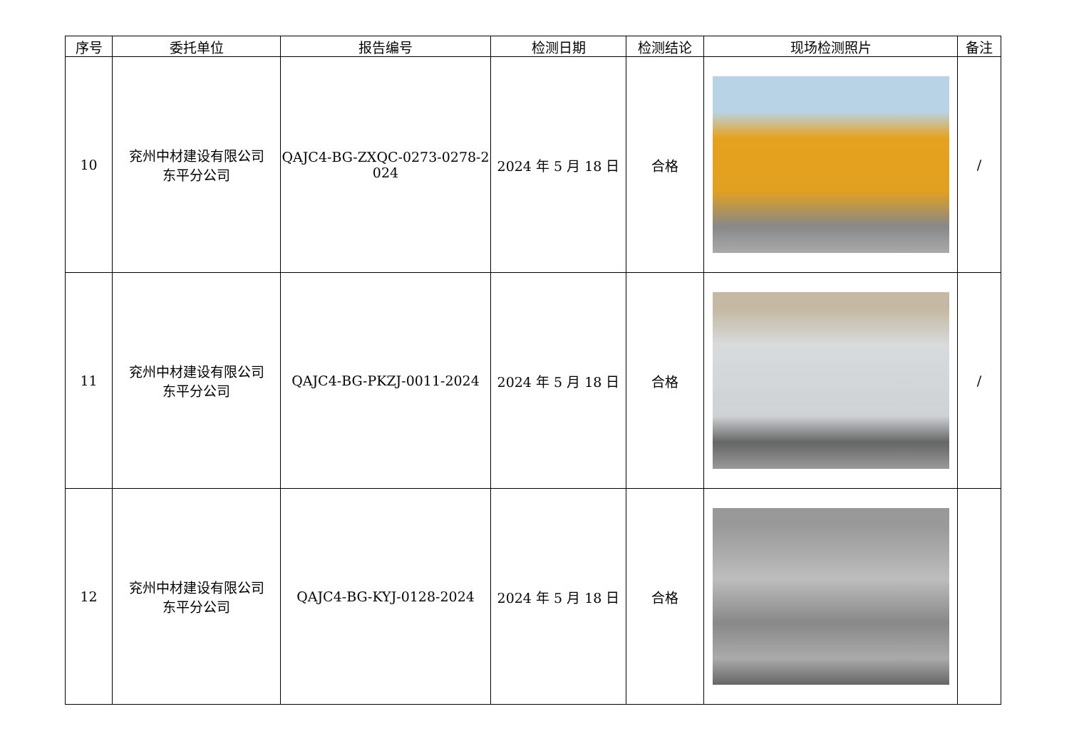| 序号 | 委托单位 | 报告编号 | 检测日期 | 检测结论 | 现场检测照片 | 备注 |
| --- | --- | --- | --- | --- | --- | --- |
| 10 | 兖州中材建设有限公司 东平分公司 | QAJC4-BG-ZXQC-0273-0278-2 024 | 2024 年 5 月 18 日 | 合格 | | / |
| 11 | 兖州中材建设有限公司 东平分公司 | QAJC4-BG-PKZJ-0011-2024 | 2024 年 5 月 18 日 | 合格 | | / |
| 12 | 兖州中材建设有限公司 东平分公司 | QAJC4-BG-KYJ-0128-2024 | 2024 年 5 月 18 日 | 合格 | | |